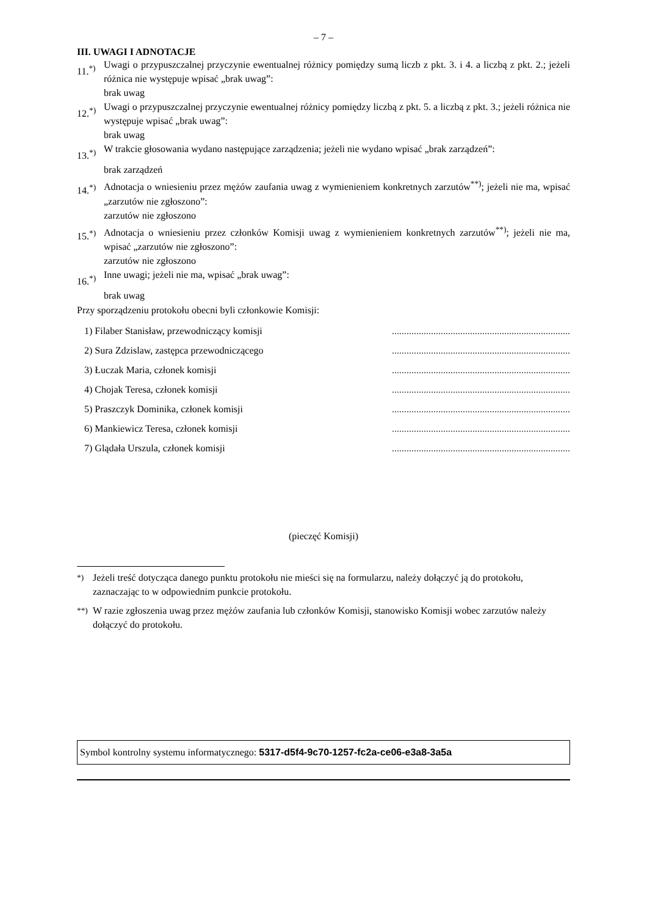– 7 –
III. UWAGI I ADNOTACJE
11.<sup>*)</sup> Uwagi o przypuszczalnej przyczynie ewentualnej różnicy pomiędzy sumą liczb z pkt. 3. i 4. a liczbą z pkt. 2.; jeżeli różnica nie występuje wpisać „brak uwag”:
brak uwag
12.<sup>*)</sup> Uwagi o przypuszczalnej przyczynie ewentualnej różnicy pomiędzy liczbą z pkt. 5. a liczbą z pkt. 3.; jeżeli różnica nie występuje wpisać „brak uwag”:
brak uwag
13.<sup>*)</sup> W trakcie głosowania wydano następujące zarządzenia; jeżeli nie wydano wpisać „brak zarządzeń”:
brak zarządzeń
14.<sup>*)</sup> Adnotacja o wniesieniu przez mężów zaufania uwag z wymienieniem konkretnych zarzutów<sup>**)</sup>; jeżeli nie ma, wpisać „zarzutów nie zgłoszono”:
zarzutów nie zgłoszono
15.<sup>*)</sup> Adnotacja o wniesieniu przez członków Komisji uwag z wymienieniem konkretnych zarzutów<sup>**)</sup>; jeżeli nie ma, wpisać „zarzutów nie zgłoszono”:
zarzutów nie zgłoszono
16.<sup>*)</sup> Inne uwagi; jeżeli nie ma, wpisać „brak uwag”:
brak uwag
Przy sporządzeniu protokołu obecni byli członkowie Komisji:
| 1) Filaber Stanisław, przewodniczący komisji | ......................................................................... |
| 2) Sura Zdzislaw, zastępca przewodniczącego | ......................................................................... |
| 3) Łuczak Maria, członek komisji | ......................................................................... |
| 4) Chojak Teresa, członek komisji | ......................................................................... |
| 5) Praszczyk Dominika, członek komisji | ......................................................................... |
| 6) Mankiewicz Teresa, członek komisji | ......................................................................... |
| 7) Glądała Urszula, członek komisji | ......................................................................... |
(pieczęć Komisji)
<sup>*)</sup> Jeżeli treść dotycząca danego punktu protokołu nie mieści się na formularzu, należy dołączyć ją do protokołu, zaznaczając to w odpowiednim punkcie protokołu.
<sup>**)</sup> W razie zgłoszenia uwag przez mężów zaufania lub członków Komisji, stanowisko Komisji wobec zarzutów należy dołączyć do protokołu.
Symbol kontrolny systemu informatycznego: 5317-d5f4-9c70-1257-fc2a-ce06-e3a8-3a5a